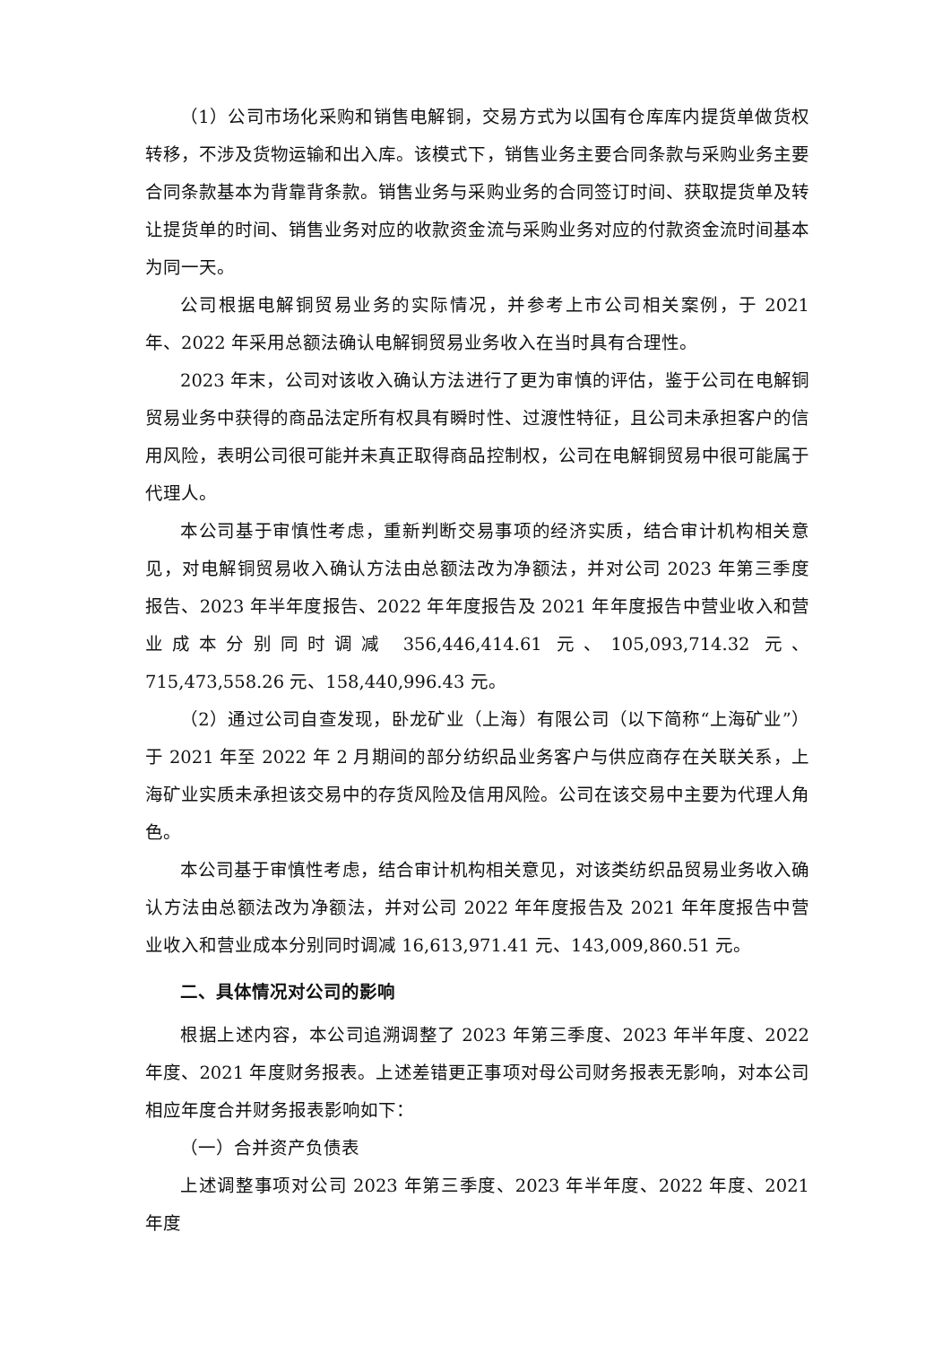（1）公司市场化采购和销售电解铜，交易方式为以国有仓库库内提货单做货权转移，不涉及货物运输和出入库。该模式下，销售业务主要合同条款与采购业务主要合同条款基本为背靠背条款。销售业务与采购业务的合同签订时间、获取提货单及转让提货单的时间、销售业务对应的收款资金流与采购业务对应的付款资金流时间基本为同一天。
公司根据电解铜贸易业务的实际情况，并参考上市公司相关案例，于 2021 年、2022 年采用总额法确认电解铜贸易业务收入在当时具有合理性。
2023 年末，公司对该收入确认方法进行了更为审慎的评估，鉴于公司在电解铜贸易业务中获得的商品法定所有权具有瞬时性、过渡性特征，且公司未承担客户的信用风险，表明公司很可能并未真正取得商品控制权，公司在电解铜贸易中很可能属于代理人。
本公司基于审慎性考虑，重新判断交易事项的经济实质，结合审计机构相关意见，对电解铜贸易收入确认方法由总额法改为净额法，并对公司 2023 年第三季度报告、2023 年半年度报告、2022 年年度报告及 2021 年年度报告中营业收入和营业成本分别同时调减 356,446,414.61 元、105,093,714.32 元、715,473,558.26 元、158,440,996.43 元。
（2）通过公司自查发现，卧龙矿业（上海）有限公司（以下简称“上海矿业”）于 2021 年至 2022 年 2 月期间的部分纺织品业务客户与供应商存在关联关系，上海矿业实质未承担该交易中的存货风险及信用风险。公司在该交易中主要为代理人角色。
本公司基于审慎性考虑，结合审计机构相关意见，对该类纺织品贸易业务收入确认方法由总额法改为净额法，并对公司 2022 年年度报告及 2021 年年度报告中营业收入和营业成本分别同时调减 16,613,971.41 元、143,009,860.51 元。
二、具体情况对公司的影响
根据上述内容，本公司追溯调整了 2023 年第三季度、2023 年半年度、2022 年度、2021 年度财务报表。上述差错更正事项对母公司财务报表无影响，对本公司相应年度合并财务报表影响如下：
（一）合并资产负债表
上述调整事项对公司 2023 年第三季度、2023 年半年度、2022 年度、2021 年度